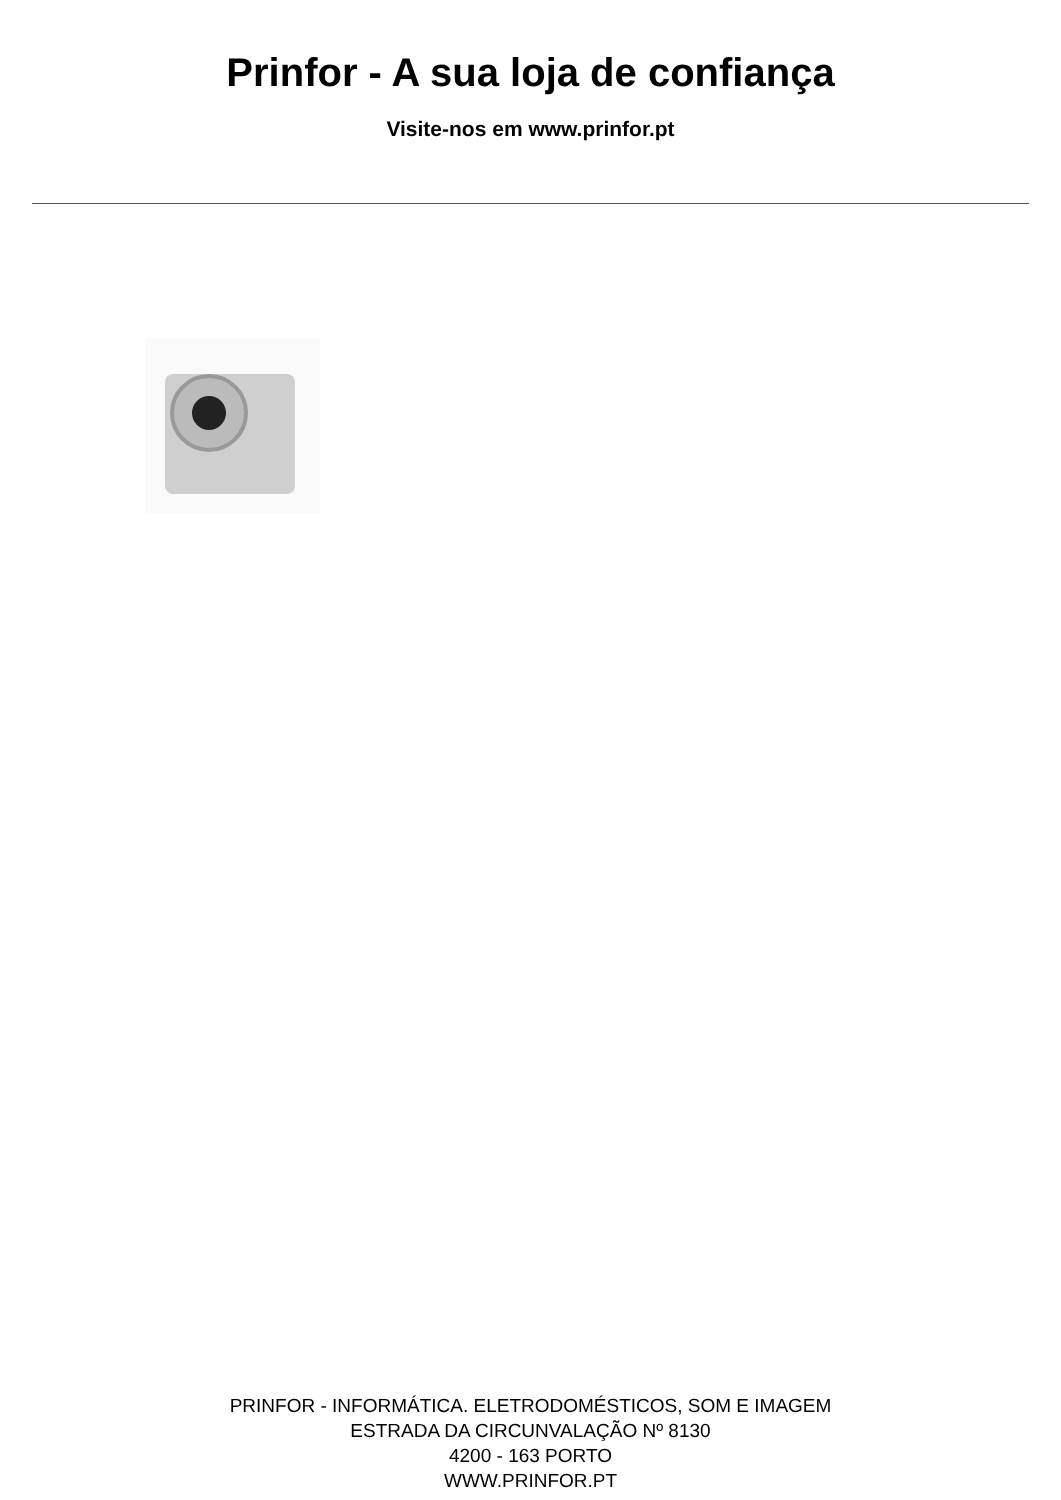Prinfor - A sua loja de confiança
Visite-nos em www.prinfor.pt
PRINFOR - INFORMÁTICA. ELETRODOMÉSTICOS, SOM E IMAGEM
ESTRADA DA CIRCUNVALAÇÃO Nº 8130
4200 - 163 PORTO
WWW.PRINFOR.PT